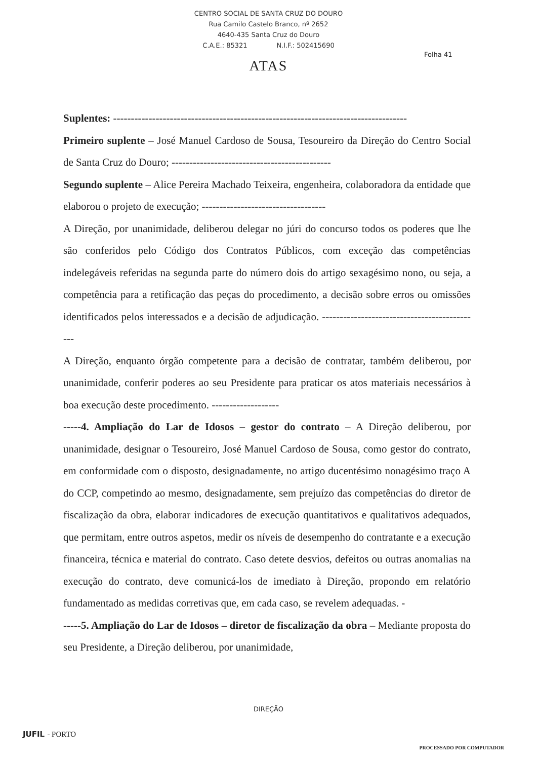CENTRO SOCIAL DE SANTA CRUZ DO DOURO
Rua Camilo Castelo Branco, nº 2652
4640-435 Santa Cruz do Douro
C.A.E.: 85321 N.I.F.: 502415690
Folha 41
ATAS
Suplentes: -----------------------------------------------------------------------------------
Primeiro suplente – José Manuel Cardoso de Sousa, Tesoureiro da Direção do Centro Social de Santa Cruz do Douro; ---------------------------------------------
Segundo suplente – Alice Pereira Machado Teixeira, engenheira, colaboradora da entidade que elaborou o projeto de execução; -----------------------------------
A Direção, por unanimidade, deliberou delegar no júri do concurso todos os poderes que lhe são conferidos pelo Código dos Contratos Públicos, com exceção das competências indelegáveis referidas na segunda parte do número dois do artigo sexagésimo nono, ou seja, a competência para a retificação das peças do procedimento, a decisão sobre erros ou omissões identificados pelos interessados e a decisão de adjudicação. ---------------------------------------------
A Direção, enquanto órgão competente para a decisão de contratar, também deliberou, por unanimidade, conferir poderes ao seu Presidente para praticar os atos materiais necessários à boa execução deste procedimento. -------------------
-----4. Ampliação do Lar de Idosos – gestor do contrato – A Direção deliberou, por unanimidade, designar o Tesoureiro, José Manuel Cardoso de Sousa, como gestor do contrato, em conformidade com o disposto, designadamente, no artigo ducentésimo nonagésimo traço A do CCP, competindo ao mesmo, designadamente, sem prejuízo das competências do diretor de fiscalização da obra, elaborar indicadores de execução quantitativos e qualitativos adequados, que permitam, entre outros aspetos, medir os níveis de desempenho do contratante e a execução financeira, técnica e material do contrato. Caso detete desvios, defeitos ou outras anomalias na execução do contrato, deve comunicá-los de imediato à Direção, propondo em relatório fundamentado as medidas corretivas que, em cada caso, se revelem adequadas. -
-----5. Ampliação do Lar de Idosos – diretor de fiscalização da obra – Mediante proposta do seu Presidente, a Direção deliberou, por unanimidade,
DIREÇÃO
JUFIL - PORTO
PROCESSADO POR COMPUTADOR